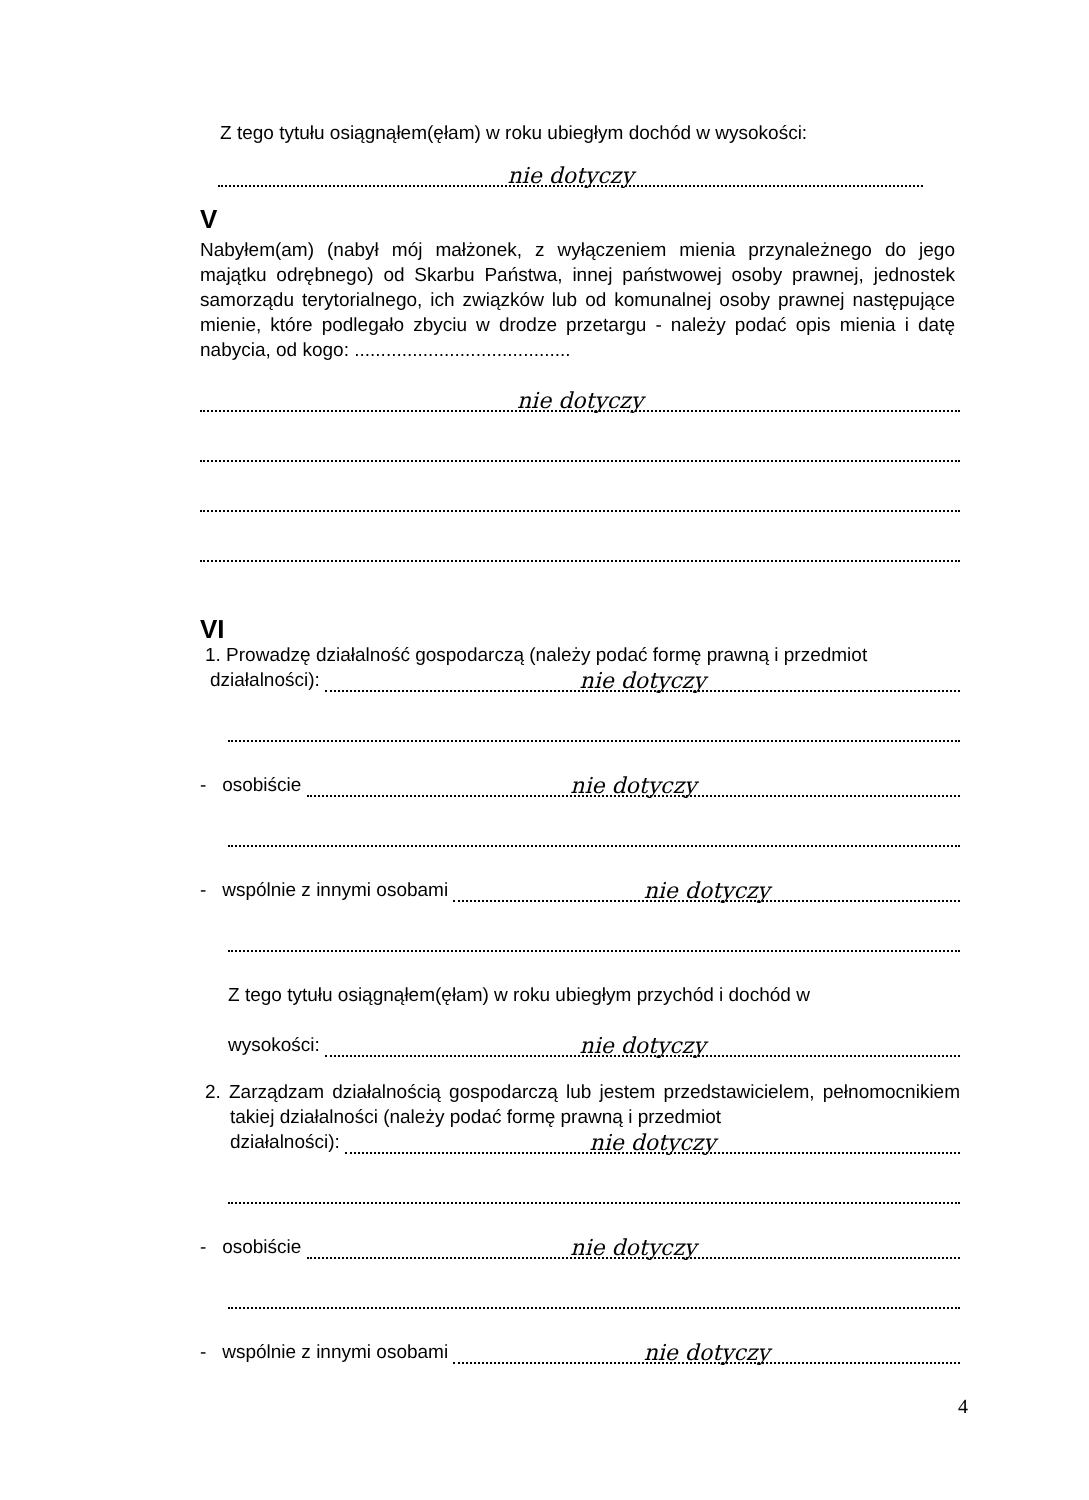Z tego tytułu osiągnąłem(ęłam) w roku ubiegłym dochód w wysokości:
nie dotyczy
V
Nabyłem(am) (nabył mój małżonek, z wyłączeniem mienia przynależnego do jego majątku odrębnego) od Skarbu Państwa, innej państwowej osoby prawnej, jednostek samorządu terytorialnego, ich związków lub od komunalnej osoby prawnej następujące mienie, które podlegało zbyciu w drodze przetargu - należy podać opis mienia i datę nabycia, od kogo: .........................................
nie dotyczy
VI
1. Prowadzę działalność gospodarczą (należy podać formę prawną i przedmiot
działalności): nie dotyczy
- osobiście nie dotyczy
- wspólnie z innymi osobami nie dotyczy
Z tego tytułu osiągnąłem(ęłam) w roku ubiegłym przychód i dochód w
wysokości: nie dotyczy
2. Zarządzam działalnością gospodarczą lub jestem przedstawicielem, pełnomocnikiem takiej działalności (należy podać formę prawną i przedmiot
działalności): nie dotyczy
- osobiście nie dotyczy
- wspólnie z innymi osobami nie dotyczy
4